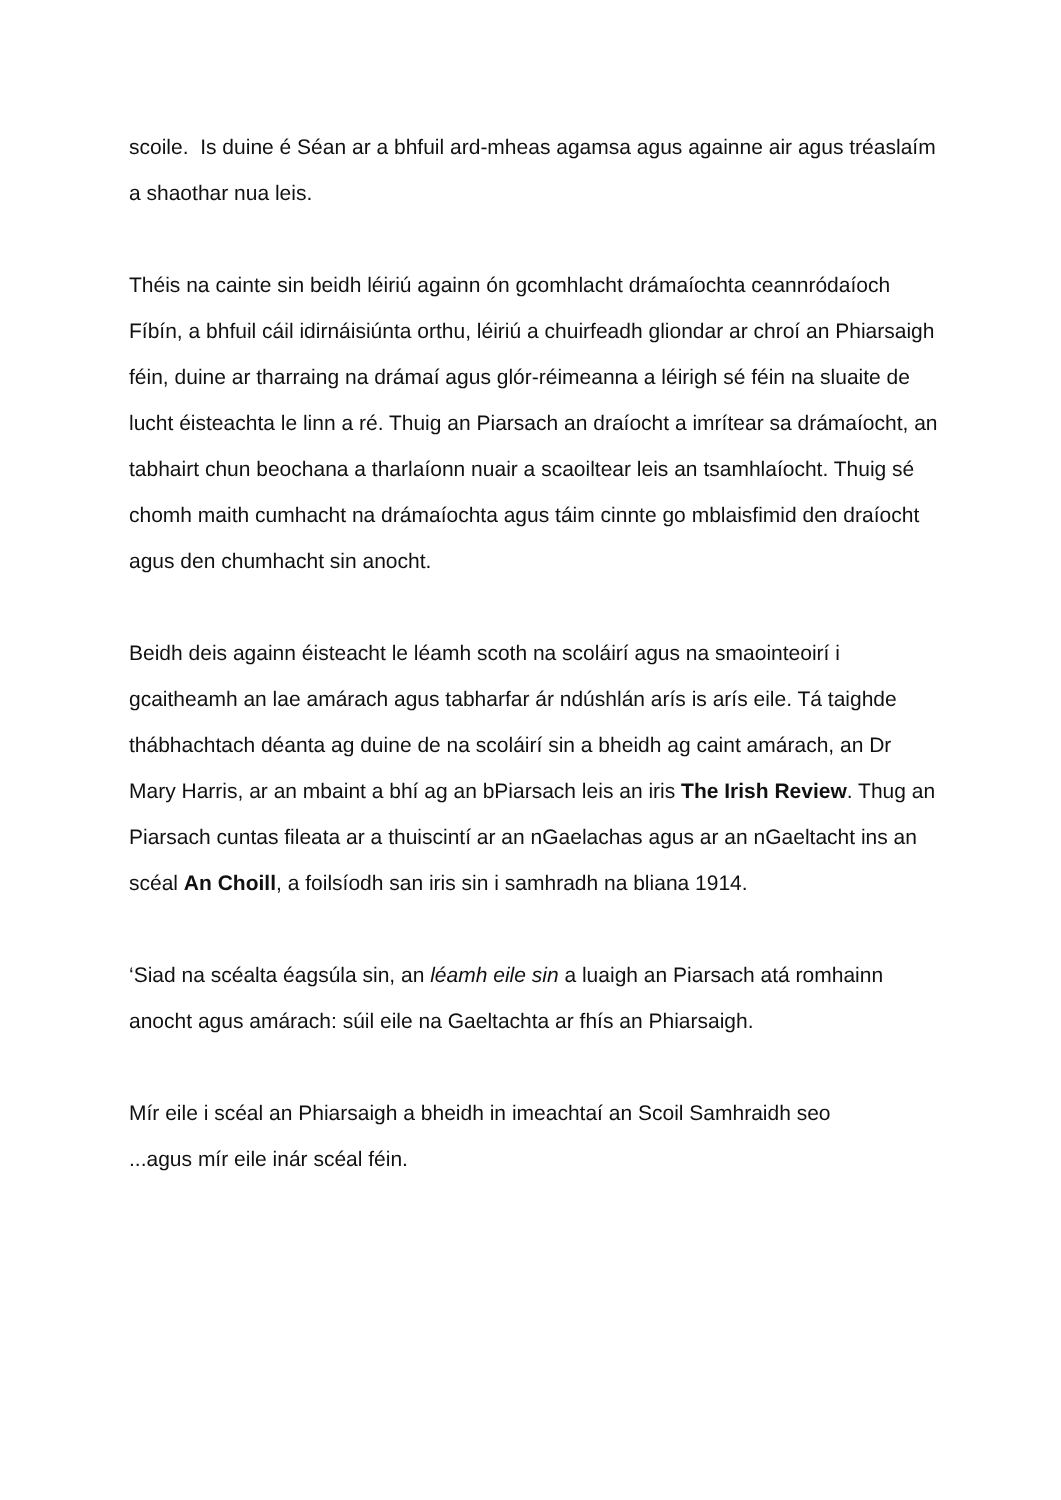scoile. Is duine é Séan ar a bhfuil ard-mheas agamsa agus againne air agus tréaslaím a shaothar nua leis.
Théis na cainte sin beidh léiriú againn ón gcomhlacht drámaíochta ceannródaíoch Fíbín, a bhfuil cáil idirnáisiúnta orthu, léiriú a chuirfeadh gliondar ar chroí an Phiarsaigh féin, duine ar tharraing na drámaí agus glór-réimeanna a léirigh sé féin na sluaite de lucht éisteachta le linn a ré. Thuig an Piarsach an draíocht a imrítear sa drámaíocht, an tabhairt chun beochana a tharlaíonn nuair a scaoiltear leis an tsamhlaíocht. Thuig sé chomh maith cumhacht na drámaíochta agus táim cinnte go mblaisfimid den draíocht agus den chumhacht sin anocht.
Beidh deis againn éisteacht le léamh scoth na scoláirí agus na smaointeoirí i gcaitheamh an lae amárach agus tabharfar ár ndúshlán arís is arís eile. Tá taighde thábhachtach déanta ag duine de na scoláirí sin a bheidh ag caint amárach, an Dr Mary Harris, ar an mbaint a bhí ag an bPiarsach leis an iris The Irish Review. Thug an Piarsach cuntas fileata ar a thuiscintí ar an nGaelachas agus ar an nGaeltacht ins an scéal An Choill, a foilsíodh san iris sin i samhradh na bliana 1914.
‘Siad na scéalta éagsúla sin, an léamh eile sin a luaigh an Piarsach atá romhainn anocht agus amárach: súil eile na Gaeltachta ar fhís an Phiarsaigh.
Mír eile i scéal an Phiarsaigh a bheidh in imeachtaí an Scoil Samhraidh seo
...agus mír eile inár scéal féin.